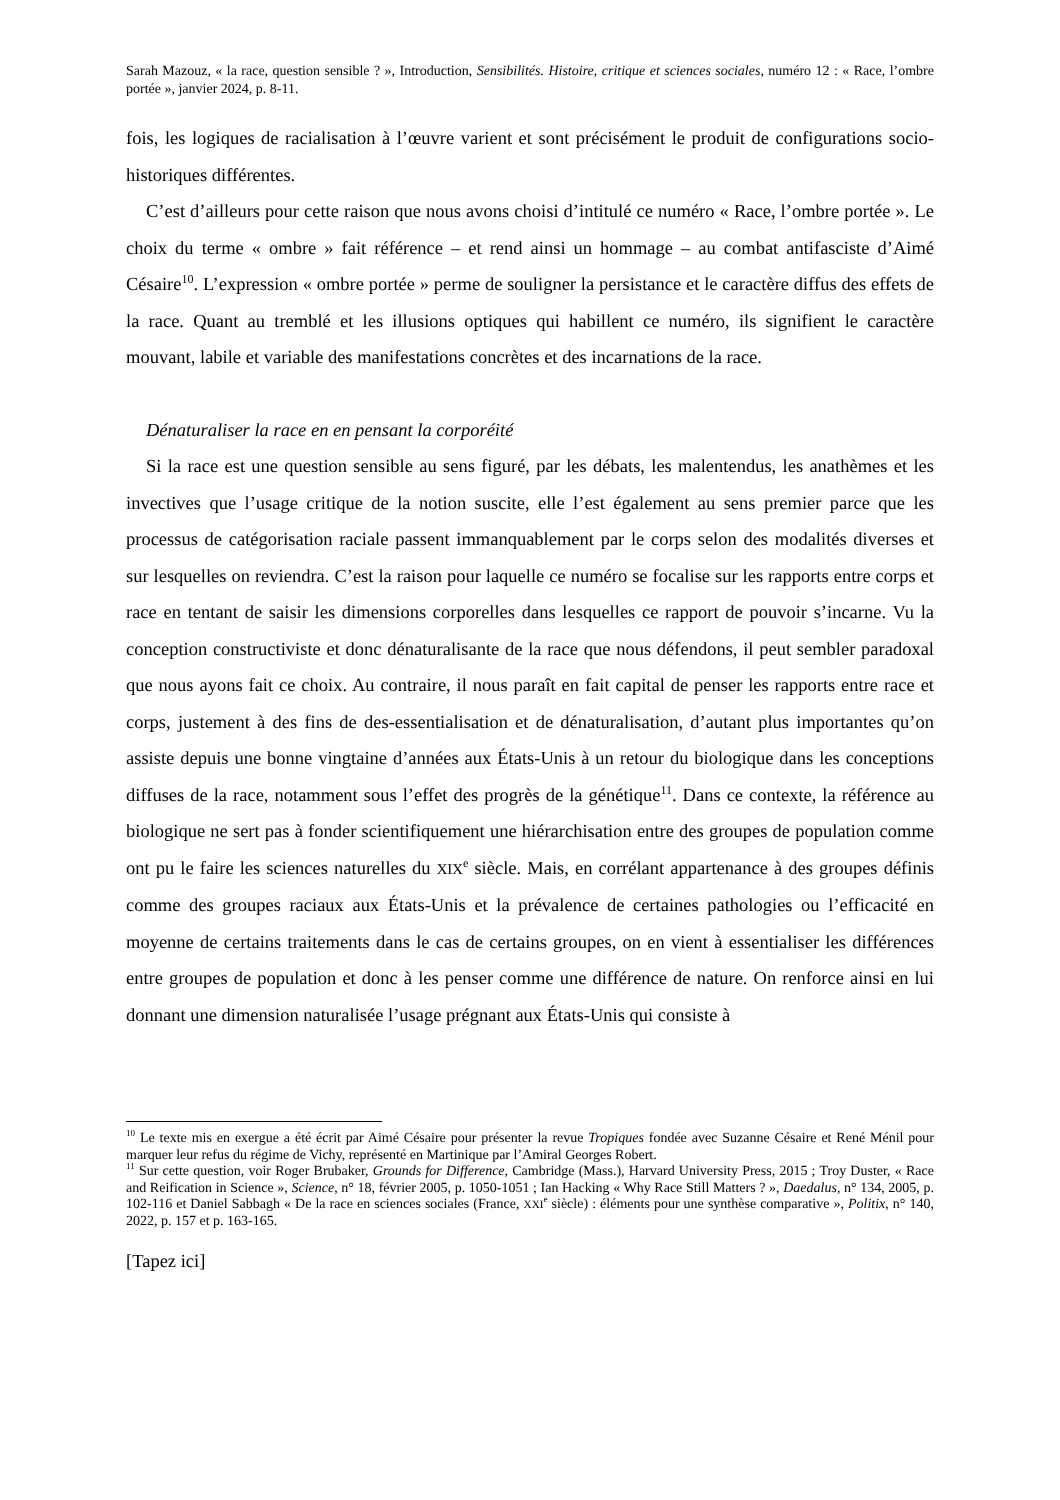Sarah Mazouz, « la race, question sensible ? », Introduction, Sensibilités. Histoire, critique et sciences sociales, numéro 12 : « Race, l’ombre portée », janvier 2024, p. 8-11.
fois, les logiques de racialisation à l’œuvre varient et sont précisément le produit de configurations socio-historiques différentes.
C’est d’ailleurs pour cette raison que nous avons choisi d’intitulé ce numéro « Race, l’ombre portée ». Le choix du terme « ombre » fait référence – et rend ainsi un hommage – au combat antifasciste d’Aimé Césaire<sup>10</sup>. L’expression « ombre portée » perme de souligner la persistance et le caractère diffus des effets de la race. Quant au tremblé et les illusions optiques qui habillent ce numéro, ils signifient le caractère mouvant, labile et variable des manifestations concrètes et des incarnations de la race.
Dénaturaliser la race en en pensant la corporéité
Si la race est une question sensible au sens figuré, par les débats, les malentendus, les anathèmes et les invectives que l’usage critique de la notion suscite, elle l’est également au sens premier parce que les processus de catégorisation raciale passent immanquablement par le corps selon des modalités diverses et sur lesquelles on reviendra. C’est la raison pour laquelle ce numéro se focalise sur les rapports entre corps et race en tentant de saisir les dimensions corporelles dans lesquelles ce rapport de pouvoir s’incarne. Vu la conception constructiviste et donc dénaturalisante de la race que nous défendons, il peut sembler paradoxal que nous ayons fait ce choix. Au contraire, il nous paraît en fait capital de penser les rapports entre race et corps, justement à des fins de des-essentialisation et de dénaturalisation, d’autant plus importantes qu’on assiste depuis une bonne vingtaine d’années aux États-Unis à un retour du biologique dans les conceptions diffuses de la race, notamment sous l’effet des progrès de la génétique<sup>11</sup>. Dans ce contexte, la référence au biologique ne sert pas à fonder scientifiquement une hiérarchisation entre des groupes de population comme ont pu le faire les sciences naturelles du XIX<sup>e</sup> siècle. Mais, en corrélant appartenance à des groupes définis comme des groupes raciaux aux États-Unis et la prévalence de certaines pathologies ou l’efficacité en moyenne de certains traitements dans le cas de certains groupes, on en vient à essentialiser les différences entre groupes de population et donc à les penser comme une différence de nature. On renforce ainsi en lui donnant une dimension naturalisée l’usage prégnant aux États-Unis qui consiste à
<sup>10</sup> Le texte mis en exergue a été écrit par Aimé Césaire pour présenter la revue Tropiques fondée avec Suzanne Césaire et René Ménil pour marquer leur refus du régime de Vichy, représenté en Martinique par l’Amiral Georges Robert.
<sup>11</sup> Sur cette question, voir Roger Brubaker, Grounds for Difference, Cambridge (Mass.), Harvard University Press, 2015 ; Troy Duster, « Race and Reification in Science », Science, n° 18, février 2005, p. 1050-1051 ; Ian Hacking « Why Race Still Matters ? », Daedalus, n° 134, 2005, p. 102-116 et Daniel Sabbagh « De la race en sciences sociales (France, XXI<sup>e</sup> siècle) : éléments pour une synthèse comparative », Politix, n° 140, 2022, p. 157 et p. 163-165.
[Tapez ici]